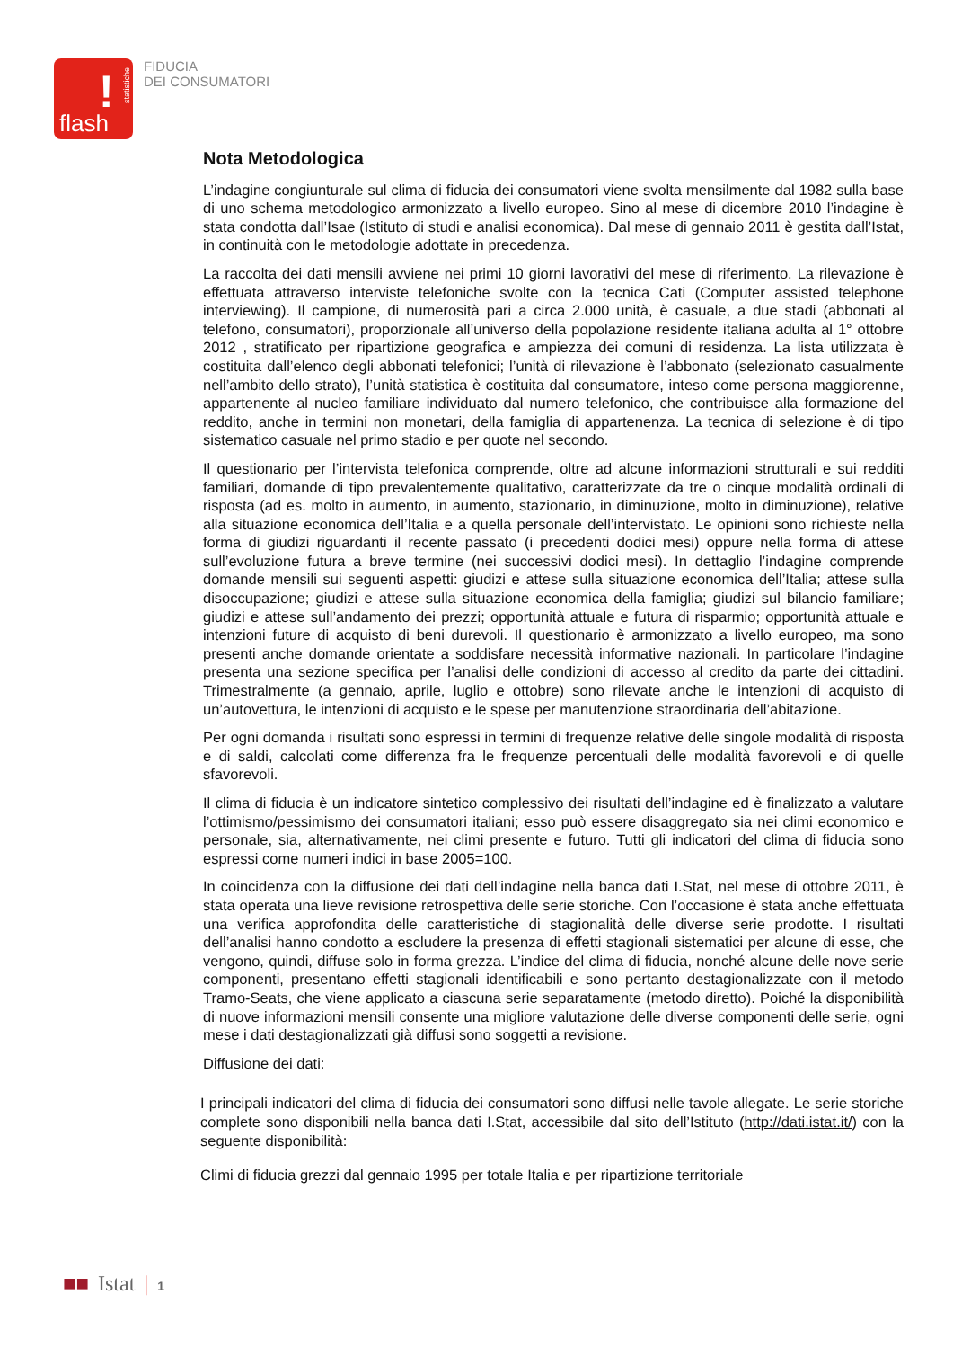!
statistiche
flash
FIDUCIA
DEI CONSUMATORI
Nota Metodologica
L’indagine congiunturale sul clima di fiducia dei consumatori viene svolta mensilmente dal 1982 sulla base di uno schema metodologico armonizzato a livello europeo. Sino al mese di dicembre 2010 l’indagine è stata condotta dall’Isae (Istituto di studi e analisi economica). Dal mese di gennaio 2011 è gestita dall’Istat, in continuità con le metodologie adottate in precedenza.
La raccolta dei dati mensili avviene nei primi 10 giorni lavorativi del mese di riferimento. La rilevazione è effettuata attraverso interviste telefoniche svolte con la tecnica Cati (Computer assisted telephone interviewing). Il campione, di numerosità pari a circa 2.000 unità, è casuale, a due stadi (abbonati al telefono, consumatori), proporzionale all’universo della popolazione residente italiana adulta al 1° ottobre 2012 , stratificato per ripartizione geografica e ampiezza dei comuni di residenza. La lista utilizzata è costituita dall’elenco degli abbonati telefonici; l’unità di rilevazione è l’abbonato (selezionato casualmente nell’ambito dello strato), l’unità statistica è costituita dal consumatore, inteso come persona maggiorenne, appartenente al nucleo familiare individuato dal numero telefonico, che contribuisce alla formazione del reddito, anche in termini non monetari, della famiglia di appartenenza. La tecnica di selezione è di tipo sistematico casuale nel primo stadio e per quote nel secondo.
Il questionario per l’intervista telefonica comprende, oltre ad alcune informazioni strutturali e sui redditi familiari, domande di tipo prevalentemente qualitativo, caratterizzate da tre o cinque modalità ordinali di risposta (ad es. molto in aumento, in aumento, stazionario, in diminuzione, molto in diminuzione), relative alla situazione economica dell’Italia e a quella personale dell’intervistato. Le opinioni sono richieste nella forma di giudizi riguardanti il recente passato (i precedenti dodici mesi) oppure nella forma di attese sull’evoluzione futura a breve termine (nei successivi dodici mesi). In dettaglio l’indagine comprende domande mensili sui seguenti aspetti: giudizi e attese sulla situazione economica dell’Italia; attese sulla disoccupazione; giudizi e attese sulla situazione economica della famiglia; giudizi sul bilancio familiare; giudizi e attese sull’andamento dei prezzi; opportunità attuale e futura di risparmio; opportunità attuale e intenzioni future di acquisto di beni durevoli. Il questionario è armonizzato a livello europeo, ma sono presenti anche domande orientate a soddisfare necessità informative nazionali. In particolare l’indagine presenta una sezione specifica per l’analisi delle condizioni di accesso al credito da parte dei cittadini. Trimestralmente (a gennaio, aprile, luglio e ottobre) sono rilevate anche le intenzioni di acquisto di un’autovettura, le intenzioni di acquisto e le spese per manutenzione straordinaria dell’abitazione.
Per ogni domanda i risultati sono espressi in termini di frequenze relative delle singole modalità di risposta e di saldi, calcolati come differenza fra le frequenze percentuali delle modalità favorevoli e di quelle sfavorevoli.
Il clima di fiducia è un indicatore sintetico complessivo dei risultati dell’indagine ed è finalizzato a valutare l’ottimismo/pessimismo dei consumatori italiani; esso può essere disaggregato sia nei climi economico e personale, sia, alternativamente, nei climi presente e futuro. Tutti gli indicatori del clima di fiducia sono espressi come numeri indici in base 2005=100.
In coincidenza con la diffusione dei dati dell’indagine nella banca dati I.Stat, nel mese di ottobre 2011, è stata operata una lieve revisione retrospettiva delle serie storiche. Con l’occasione è stata anche effettuata una verifica approfondita delle caratteristiche di stagionalità delle diverse serie prodotte. I risultati dell’analisi hanno condotto a escludere la presenza di effetti stagionali sistematici per alcune di esse, che vengono, quindi, diffuse solo in forma grezza. L’indice del clima di fiducia, nonché alcune delle nove serie componenti, presentano effetti stagionali identificabili e sono pertanto destagionalizzate con il metodo Tramo-Seats, che viene applicato a ciascuna serie separatamente (metodo diretto). Poiché la disponibilità di nuove informazioni mensili consente una migliore valutazione delle diverse componenti delle serie, ogni mese i dati destagionalizzati già diffusi sono soggetti a revisione.
Diffusione dei dati:
I principali indicatori del clima di fiducia dei consumatori sono diffusi nelle tavole allegate. Le serie storiche complete sono disponibili nella banca dati I.Stat, accessibile dal sito dell’Istituto (http://dati.istat.it/) con la seguente disponibilità:
Climi di fiducia grezzi dal gennaio 1995 per totale Italia e per ripartizione territoriale
■■ Istat | 1